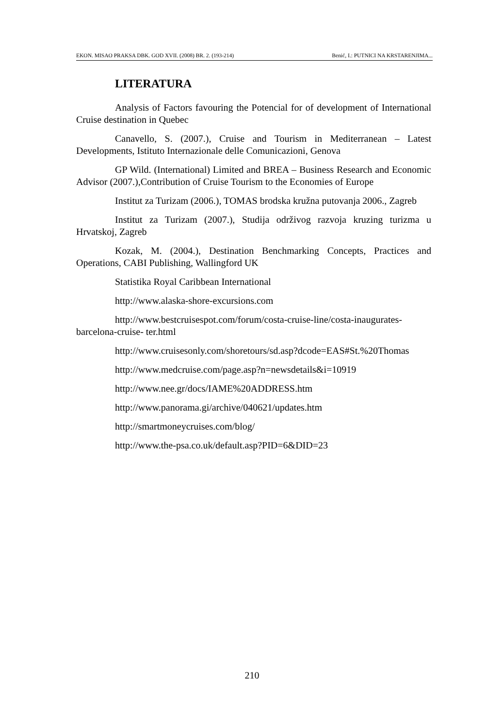EKON. MISAO PRAKSA DBK. GOD XVII. (2008) BR. 2. (193-214) Benić, I.: PUTNICI NA KRSTARENJIMA...
LITERATURA
Analysis of Factors favouring the Potencial for of development of International Cruise destination in Quebec
Canavello, S. (2007.), Cruise and Tourism in Mediterranean – Latest Developments, Istituto Internazionale delle Comunicazioni, Genova
GP Wild. (International) Limited and BREA – Business Research and Economic Advisor (2007.),Contribution of Cruise Tourism to the Economies of Europe
Institut za Turizam (2006.), TOMAS brodska kružna putovanja 2006., Zagreb
Institut za Turizam (2007.), Studija održivog razvoja kruzing turizma u Hrvatskoj, Zagreb
Kozak, M. (2004.), Destination Benchmarking Concepts, Practices and Operations, CABI Publishing, Wallingford UK
Statistika Royal Caribbean International
http://www.alaska-shore-excursions.com
http://www.bestcruisespot.com/forum/costa-cruise-line/costa-inaugurates-barcelona-cruise- ter.html
http://www.cruisesonly.com/shoretours/sd.asp?dcode=EAS#St.%20Thomas
http://www.medcruise.com/page.asp?n=newsdetails&i=10919
http://www.nee.gr/docs/IAME%20ADDRESS.htm
http://www.panorama.gi/archive/040621/updates.htm
http://smartmoneycruises.com/blog/
http://www.the-psa.co.uk/default.asp?PID=6&DID=23
210